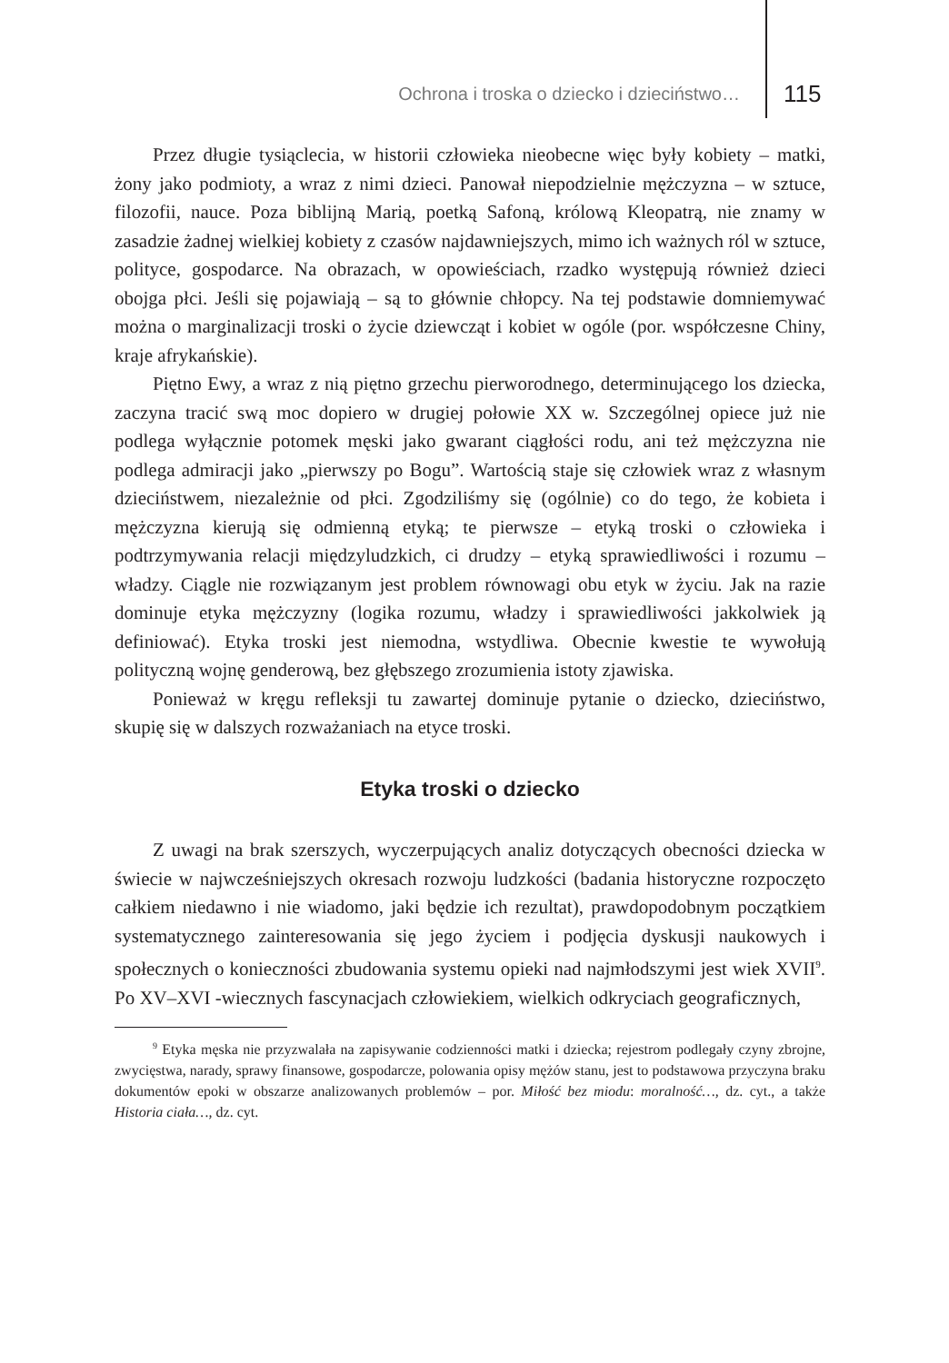Ochrona i troska o dziecko i dzieciństwo… 115
Przez długie tysiąclecia, w historii człowieka nieobecne więc były kobiety – matki, żony jako podmioty, a wraz z nimi dzieci. Panował niepodzielnie mężczyzna – w sztuce, filozofii, nauce. Poza biblijną Marią, poetką Safoną, królową Kleopatrą, nie znamy w zasadzie żadnej wielkiej kobiety z czasów najdawniejszych, mimo ich ważnych ról w sztuce, polityce, gospodarce. Na obrazach, w opowieściach, rzadko występują również dzieci obojga płci. Jeśli się pojawiają – są to głównie chłopcy. Na tej podstawie domniemywać można o marginalizacji troski o życie dziewcząt i kobiet w ogóle (por. współczesne Chiny, kraje afrykańskie).
Piętno Ewy, a wraz z nią piętno grzechu pierworodnego, determinującego los dziecka, zaczyna tracić swą moc dopiero w drugiej połowie XX w. Szczególnej opiece już nie podlega wyłącznie potomek męski jako gwarant ciągłości rodu, ani też mężczyzna nie podlega admiracji jako „pierwszy po Bogu”. Wartością staje się człowiek wraz z własnym dzieciństwem, niezależnie od płci. Zgodziliśmy się (ogólnie) co do tego, że kobieta i mężczyzna kierują się odmienną etyką; te pierwsze – etyką troski o człowieka i podtrzymywania relacji międzyludzkich, ci drudzy – etyką sprawiedliwości i rozumu – władzy. Ciągle nie rozwiązanym jest problem równowagi obu etyk w życiu. Jak na razie dominuje etyka mężczyzny (logika rozumu, władzy i sprawiedliwości jakkolwiek ją definiować). Etyka troski jest niemodna, wstydliwa. Obecnie kwestie te wywołują polityczną wojnę genderową, bez głębszego zrozumienia istoty zjawiska.
Ponieważ w kręgu refleksji tu zawartej dominuje pytanie o dziecko, dzieciństwo, skupię się w dalszych rozważaniach na etyce troski.
Etyka troski o dziecko
Z uwagi na brak szerszych, wyczerpujących analiz dotyczących obecności dziecka w świecie w najwcześniejszych okresach rozwoju ludzkości (badania historyczne rozpoczęto całkiem niedawno i nie wiadomo, jaki będzie ich rezultat), prawdopodobnym początkiem systematycznego zainteresowania się jego życiem i podjęcia dyskusji naukowych i społecznych o konieczności zbudowania systemu opieki nad najmłodszymi jest wiek XVII<sup>9</sup>. Po XV–XVI -wiecznych fascynacjach człowiekiem, wielkich odkryciach geograficznych,
<sup>9</sup> Etyka męska nie przyzwalała na zapisywanie codzienności matki i dziecka; rejestrom podlegały czyny zbrojne, zwycięstwa, narady, sprawy finansowe, gospodarcze, polowania opisy mężów stanu, jest to podstawowa przyczyna braku dokumentów epoki w obszarze analizowanych problemów – por. Miłość bez miodu: moralność…, dz. cyt., a także Historia ciała…, dz. cyt.